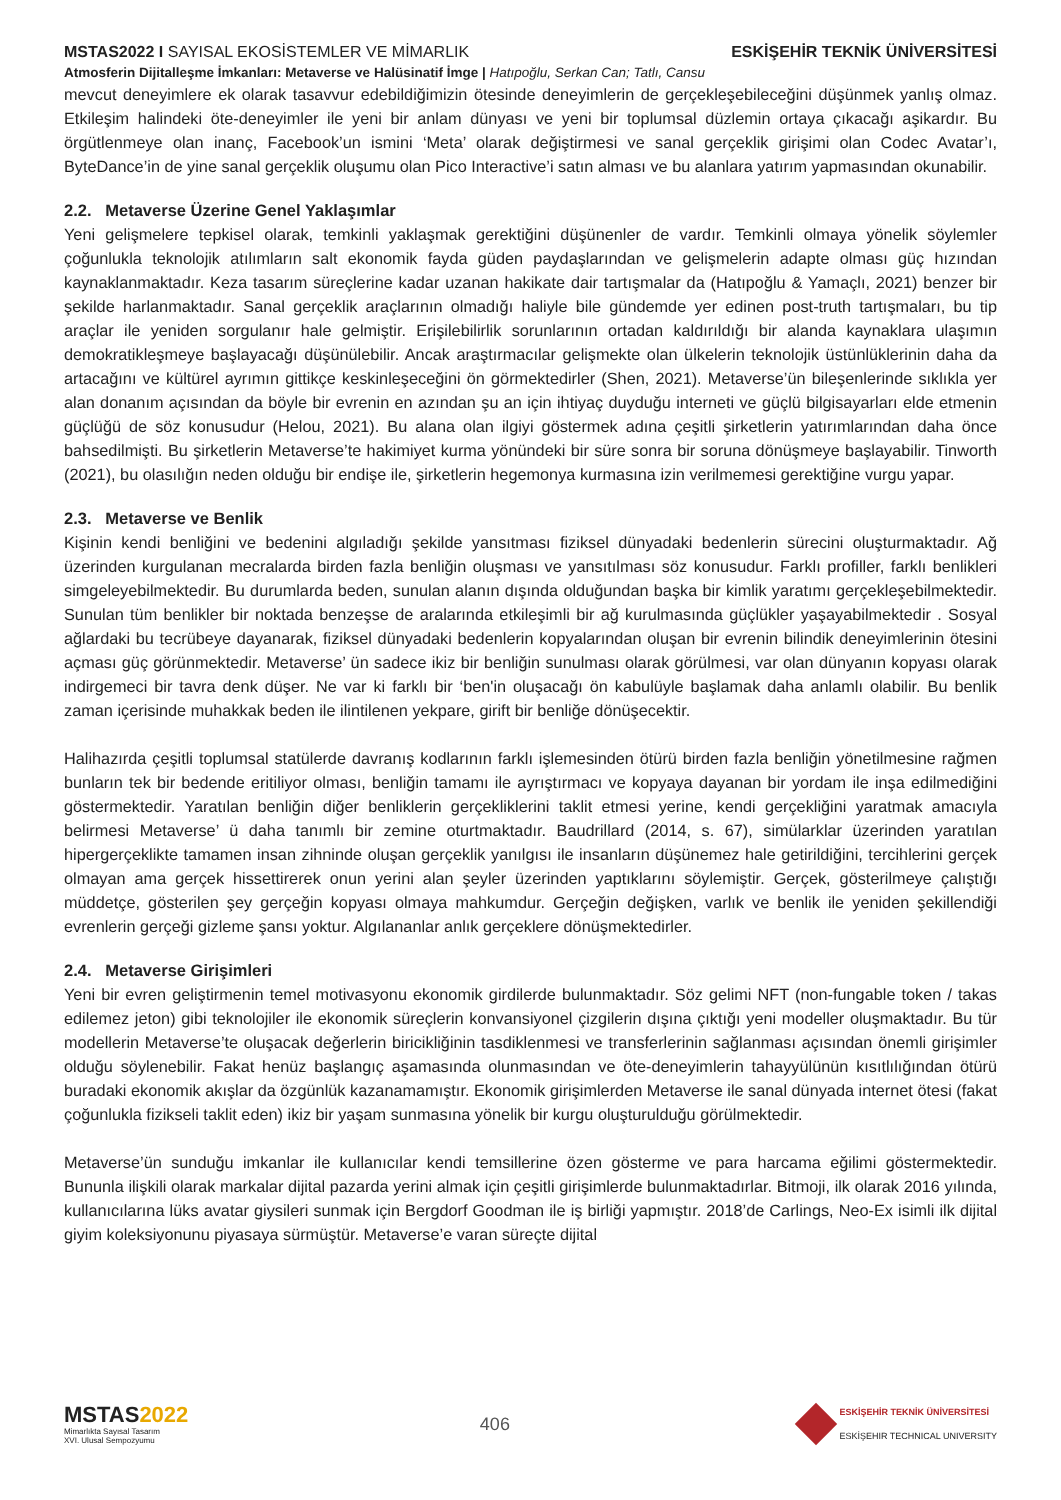MSTAS2022 I SAYISAL EKOSİSTEMLER VE MİMARLIK
ESKİŞEHİR TEKNİK ÜNİVERSİTESİ
Atmosferin Dijitalleşme İmkanları: Metaverse ve Halüsinatif İmge | Hatıpoğlu, Serkan Can; Tatlı, Cansu
mevcut deneyimlere ek olarak tasavvur edebildiğimizin ötesinde deneyimlerin de gerçekleşebileceğini düşünmek yanlış olmaz. Etkileşim halindeki öte-deneyimler ile yeni bir anlam dünyası ve yeni bir toplumsal düzlemin ortaya çıkacağı aşikardır. Bu örgütlenmeye olan inanç, Facebook’un ismini ‘Meta’ olarak değiştirmesi ve sanal gerçeklik girişimi olan Codec Avatar’ı, ByteDance’in de yine sanal gerçeklik oluşumu olan Pico Interactive’i satın alması ve bu alanlara yatırım yapmasından okunabilir.
2.2. Metaverse Üzerine Genel Yaklaşımlar
Yeni gelişmelere tepkisel olarak, temkinli yaklaşmak gerektiğini düşünenler de vardır. Temkinli olmaya yönelik söylemler çoğunlukla teknolojik atılımların salt ekonomik fayda güden paydaşlarından ve gelişmelerin adapte olması güç hızından kaynaklanmaktadır. Keza tasarım süreçlerine kadar uzanan hakikate dair tartışmalar da (Hatıpoğlu & Yamaçlı, 2021) benzer bir şekilde harlanmaktadır. Sanal gerçeklik araçlarının olmadığı haliyle bile gündemde yer edinen post-truth tartışmaları, bu tip araçlar ile yeniden sorgulanır hale gelmiştir. Erişilebilirlik sorunlarının ortadan kaldırıldığı bir alanda kaynaklara ulaşımın demokratikleşmeye başlayacağı düşünülebilir. Ancak araştırmacılar gelişmekte olan ülkelerin teknolojik üstünlüklerinin daha da artacağını ve kültürel ayrımın gittikçe keskinleşeceğini ön görmektedirler (Shen, 2021). Metaverse’ün bileşenlerinde sıklıkla yer alan donanım açısından da böyle bir evrenin en azından şu an için ihtiyaç duyduğu interneti ve güçlü bilgisayarları elde etmenin güçlüğü de söz konusudur (Helou, 2021). Bu alana olan ilgiyi göstermek adına çeşitli şirketlerin yatırımlarından daha önce bahsedilmişti. Bu şirketlerin Metaverse’te hakimiyet kurma yönündeki bir süre sonra bir soruna dönüşmeye başlayabilir. Tinworth (2021), bu olasılığın neden olduğu bir endişe ile, şirketlerin hegemonya kurmasına izin verilmemesi gerektiğine vurgu yapar.
2.3. Metaverse ve Benlik
Kişinin kendi benliğini ve bedenini algıladığı şekilde yansıtması fiziksel dünyadaki bedenlerin sürecini oluşturmaktadır. Ağ üzerinden kurgulanan mecralarda birden fazla benliğin oluşması ve yansıtılması söz konusudur. Farklı profiller, farklı benlikleri simgeleyebilmektedir. Bu durumlarda beden, sunulan alanın dışında olduğundan başka bir kimlik yaratımı gerçekleşebilmektedir. Sunulan tüm benlikler bir noktada benzeşse de aralarında etkileşimli bir ağ kurulmasında güçlükler yaşayabilmektedir . Sosyal ağlardaki bu tecrübeye dayanarak, fiziksel dünyadaki bedenlerin kopyalarından oluşan bir evrenin bilindik deneyimlerinin ötesini açması güç görünmektedir. Metaverse’ ün sadece ikiz bir benliğin sunulması olarak görülmesi, var olan dünyanın kopyası olarak indirgemeci bir tavra denk düşer. Ne var ki farklı bir ‘ben'in oluşacağı ön kabulüyle başlamak daha anlamlı olabilir. Bu benlik zaman içerisinde muhakkak beden ile ilintilenen yekpare, girift bir benliğe dönüşecektir.
Halihazırda çeşitli toplumsal statülerde davranış kodlarının farklı işlemesinden ötürü birden fazla benliğin yönetilmesine rağmen bunların tek bir bedende eritiliyor olması, benliğin tamamı ile ayrıştırmacı ve kopyaya dayanan bir yordam ile inşa edilmediğini göstermektedir. Yaratılan benliğin diğer benliklerin gerçekliklerini taklit etmesi yerine, kendi gerçekliğini yaratmak amacıyla belirmesi Metaverse’ ü daha tanımlı bir zemine oturtmaktadır. Baudrillard (2014, s. 67), simülarklar üzerinden yaratılan hipergerçeklikte tamamen insan zihninde oluşan gerçeklik yanılgısı ile insanların düşünemez hale getirildiğini, tercihlerini gerçek olmayan ama gerçek hissettirerek onun yerini alan şeyler üzerinden yaptıklarını söylemiştir. Gerçek, gösterilmeye çalıştığı müddetçe, gösterilen şey gerçeğin kopyası olmaya mahkumdur. Gerçeğin değişken, varlık ve benlik ile yeniden şekillendiği evrenlerin gerçeği gizleme şansı yoktur. Algılananlar anlık gerçeklere dönüşmektedirler.
2.4. Metaverse Girişimleri
Yeni bir evren geliştirmenin temel motivasyonu ekonomik girdilerde bulunmaktadır. Söz gelimi NFT (non-fungable token / takas edilemez jeton) gibi teknolojiler ile ekonomik süreçlerin konvansiyonel çizgilerin dışına çıktığı yeni modeller oluşmaktadır. Bu tür modellerin Metaverse’te oluşacak değerlerin biricikliğinin tasdiklenmesi ve transferlerinin sağlanması açısından önemli girişimler olduğu söylenebilir. Fakat henüz başlangıç aşamasında olunmasından ve öte-deneyimlerin tahayyülünün kısıtlılığından ötürü buradaki ekonomik akışlar da özgünlük kazanamamıştır. Ekonomik girişimlerden Metaverse ile sanal dünyada internet ötesi (fakat çoğunlukla fizikseli taklit eden) ikiz bir yaşam sunmasına yönelik bir kurgu oluşturulduğu görülmektedir.
Metaverse’ün sunduğu imkanlar ile kullanıcılar kendi temsillerine özen gösterme ve para harcama eğilimi göstermektedir. Bununla ilişkili olarak markalar dijital pazarda yerini almak için çeşitli girişimlerde bulunmaktadırlar. Bitmoji, ilk olarak 2016 yılında, kullanıcılarına lüks avatar giysileri sunmak için Bergdorf Goodman ile iş birliği yapmıştır. 2018’de Carlings, Neo-Ex isimli ilk dijital giyim koleksiyonunu piyasaya sürmüştür. Metaverse’e varan süreçte dijital
MSTAS2022
Mimarlıkta Sayısal Tasarım
XVI. Ulusal Sempozyumu
406
ESKİŞEHİR TEKNİK ÜNİVERSİTESİ
ESKİŞEHIR TECHNICAL UNIVERSITY